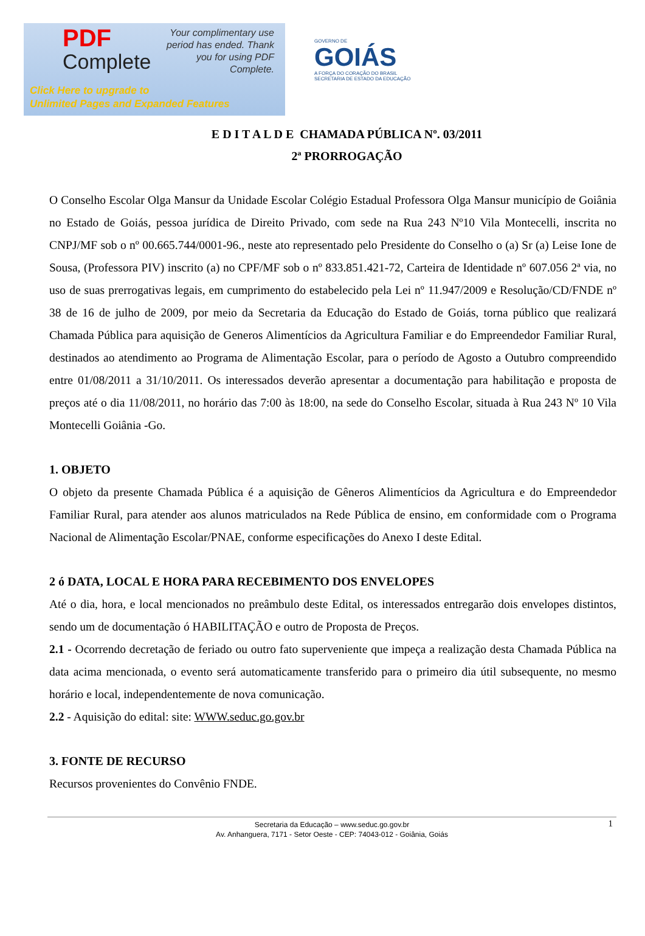PDF
Complete
Your complimentary use period has ended. Thank you for using PDF Complete.
Click Here to upgrade to
Unlimited Pages and Expanded Features
GOVERNO DE
GOIÁS
A FORÇA DO CORAÇÃO DO BRASIL
SECRETARIA DE ESTADO DA EDUCAÇÃO
E D I T A L D E CHAMADA PÚBLICA Nº. 03/2011
2ª PRORROGAÇÃO
O Conselho Escolar Olga Mansur da Unidade Escolar Colégio Estadual Professora Olga Mansur município de Goiânia no Estado de Goiás, pessoa jurídica de Direito Privado, com sede na Rua 243 Nº10 Vila Montecelli, inscrita no CNPJ/MF sob o nº 00.665.744/0001-96., neste ato representado pelo Presidente do Conselho o (a) Sr (a) Leise Ione de Sousa, (Professora PIV) inscrito (a) no CPF/MF sob o nº 833.851.421-72, Carteira de Identidade nº 607.056 2ª via, no uso de suas prerrogativas legais, em cumprimento do estabelecido pela Lei nº 11.947/2009 e Resolução/CD/FNDE nº 38 de 16 de julho de 2009, por meio da Secretaria da Educação do Estado de Goiás, torna público que realizará Chamada Pública para aquisição de Generos Alimentícios da Agricultura Familiar e do Empreendedor Familiar Rural, destinados ao atendimento ao Programa de Alimentação Escolar, para o período de Agosto a Outubro compreendido entre 01/08/2011 a 31/10/2011. Os interessados deverão apresentar a documentação para habilitação e proposta de preços até o dia 11/08/2011, no horário das 7:00 às 18:00, na sede do Conselho Escolar, situada à Rua 243 Nº 10 Vila Montecelli Goiânia -Go.
1. OBJETO
O objeto da presente Chamada Pública é a aquisição de Gêneros Alimentícios da Agricultura e do Empreendedor Familiar Rural, para atender aos alunos matriculados na Rede Pública de ensino, em conformidade com o Programa Nacional de Alimentação Escolar/PNAE, conforme especificações do Anexo I deste Edital.
2 ó DATA, LOCAL E HORA PARA RECEBIMENTO DOS ENVELOPES
Até o dia, hora, e local mencionados no preâmbulo deste Edital, os interessados entregarão dois envelopes distintos, sendo um de documentação ó HABILITAÇÃO e outro de Proposta de Preços.
2.1 - Ocorrendo decretação de feriado ou outro fato superveniente que impeça a realização desta Chamada Pública na data acima mencionada, o evento será automaticamente transferido para o primeiro dia útil subsequente, no mesmo horário e local, independentemente de nova comunicação.
2.2 - Aquisição do edital: site: WWW.seduc.go.gov.br
3. FONTE DE RECURSO
Recursos provenientes do Convênio FNDE.
Secretaria da Educação – www.seduc.go.gov.br
Av. Anhanguera, 7171 - Setor Oeste - CEP: 74043-012 - Goiânia, Goiás
1